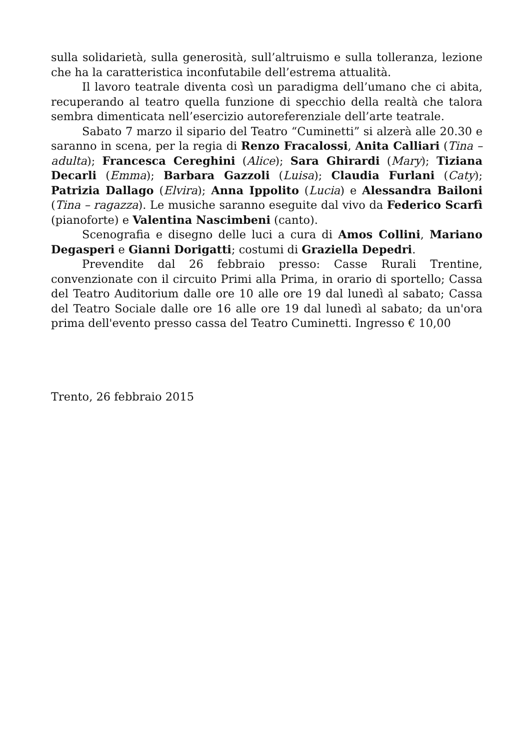sulla solidarietà, sulla generosità, sull’altruismo e sulla tolleranza, lezione che ha la caratteristica inconfutabile dell’estrema attualità.
Il lavoro teatrale diventa così un paradigma dell’umano che ci abita, recuperando al teatro quella funzione di specchio della realtà che talora sembra dimenticata nell’esercizio autoreferenziale dell’arte teatrale.
Sabato 7 marzo il sipario del Teatro “Cuminetti” si alzerà alle 20.30 e saranno in scena, per la regia di Renzo Fracalossi, Anita Calliari (Tina – adulta); Francesca Cereghini (Alice); Sara Ghirardi (Mary); Tiziana Decarli (Emma); Barbara Gazzoli (Luisa); Claudia Furlani (Caty); Patrizia Dallago (Elvira); Anna Ippolito (Lucia) e Alessandra Bailoni (Tina – ragazza). Le musiche saranno eseguite dal vivo da Federico Scarfì (pianoforte) e Valentina Nascimbeni (canto).
Scenografia e disegno delle luci a cura di Amos Collini, Mariano Degasperi e Gianni Dorigatti; costumi di Graziella Depedri.
Prevendite dal 26 febbraio presso: Casse Rurali Trentine, convenzionate con il circuito Primi alla Prima, in orario di sportello; Cassa del Teatro Auditorium dalle ore 10 alle ore 19 dal lunedì al sabato; Cassa del Teatro Sociale dalle ore 16 alle ore 19 dal lunedì al sabato; da un'ora prima dell'evento presso cassa del Teatro Cuminetti. Ingresso € 10,00
Trento, 26 febbraio 2015